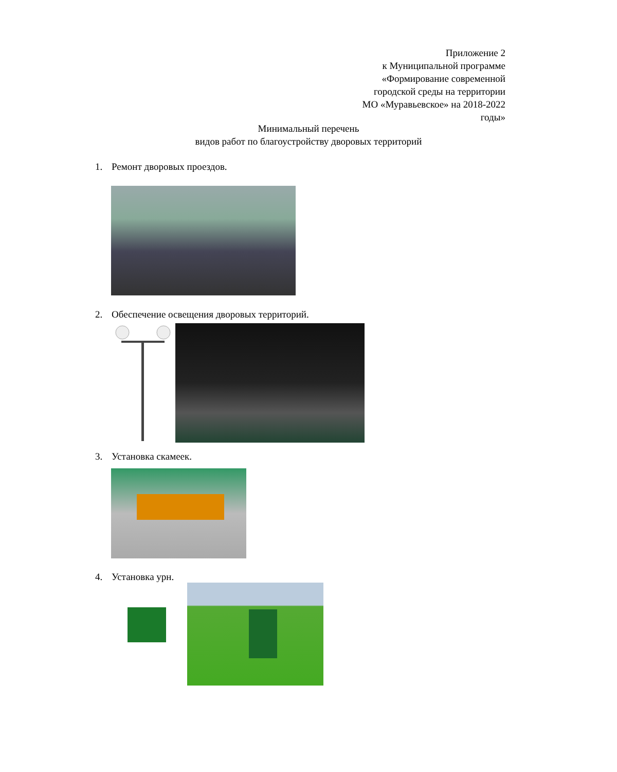Приложение 2
к Муниципальной программе
«Формирование современной
городской среды на территории
МО «Муравьевское» на 2018-2022
годы»
Минимальный перечень
видов работ по благоустройству дворовых территорий
1. Ремонт дворовых проездов.
2. Обеспечение освещения дворовых территорий.
3. Установка скамеек.
4. Установка урн.